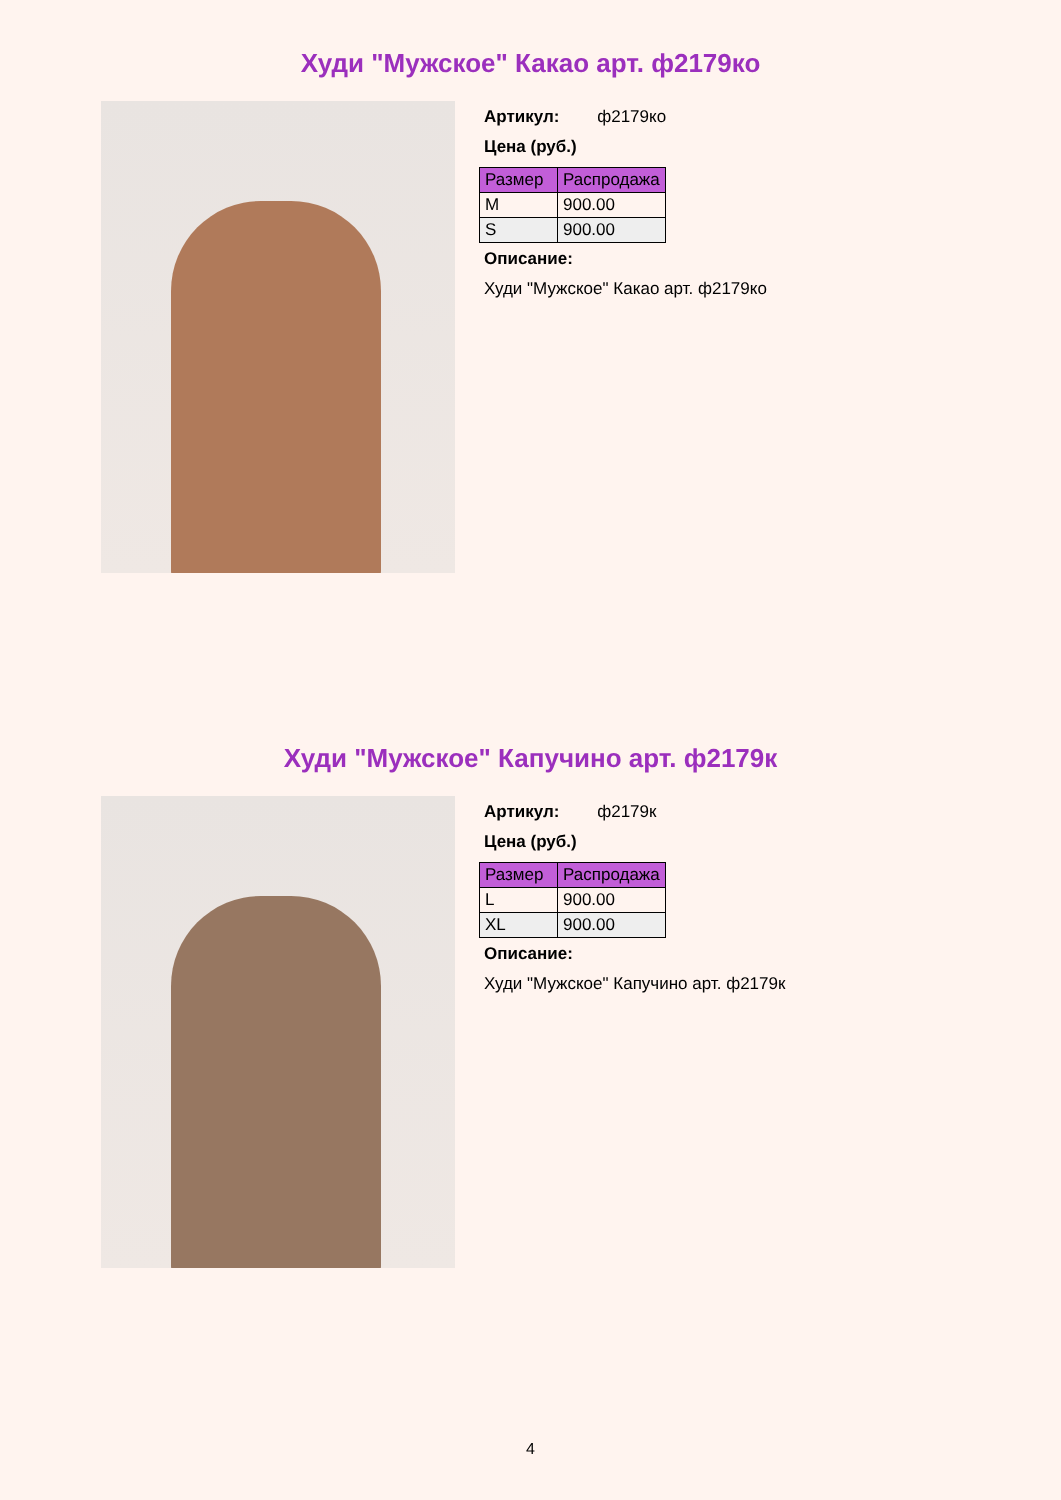Худи "Мужское" Какао арт. ф2179ко
Артикул: ф2179ко
Цена (руб.)
| Размер | Распродажа |
| --- | --- |
| M | 900.00 |
| S | 900.00 |
Описание:
Худи "Мужское" Какао арт. ф2179ко
Худи "Мужское" Капучино арт. ф2179к
Артикул: ф2179к
Цена (руб.)
| Размер | Распродажа |
| --- | --- |
| L | 900.00 |
| XL | 900.00 |
Описание:
Худи "Мужское" Капучино арт. ф2179к
4